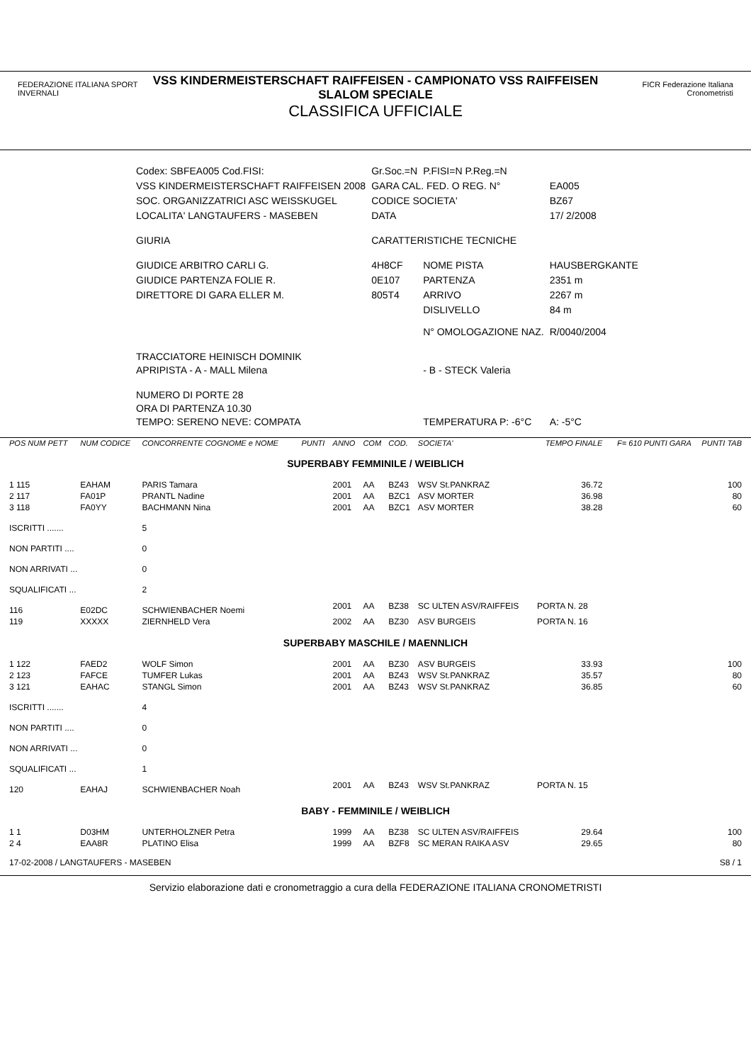FEDERAZIONE ITALIANA SPORT INVERNALI
VSS KINDERMEISTERSCHAFT RAIFFEISEN - CAMPIONATO VSS RAIFFEISEN
SLALOM SPECIALE
CLASSIFICA UFFICIALE
FICR Federazione Italiana Cronometristi
| Codex: SBFEA005 Cod.FISI: | Gr.Soc.=N | P.FISI=N P.Reg.=N | |
| VSS KINDERMEISTERSCHAFT RAIFFEISEN 2008 | GARA CAL. FED. O REG. N° | | EA005 |
| SOC. ORGANIZZATRICI ASC WEISSKUGEL | CODICE SOCIETA' | | BZ67 |
| LOCALITA' LANGTAUFERS - MASEBEN | DATA | | 17/ 2/2008 |
| GIURIA | CARATTERISTICHE TECNICHE | | |
| GIUDICE ARBITRO CARLI G. | 4H8CF | NOME PISTA | HAUSBERGKANTE |
| GIUDICE PARTENZA FOLIE R. | 0E107 | PARTENZA | 2351 m |
| DIRETTORE DI GARA ELLER M. | 805T4 | ARRIVO | 2267 m |
| | | DISLIVELLO | 84 m |
| | | N° OMOLOGAZIONE NAZ. | R/0040/2004 |
| TRACCIATORE HEINISCH DOMINIK APRIPISTA - A - MALL Milena | | - B - STECK Valeria | |
| NUMERO DI PORTE 28 ORA DI PARTENZA 10.30 TEMPO: SERENO NEVE: COMPATA | | TEMPERATURA P: -6°C | A: -5°C |
| POS NUM PETT | NUM CODICE | CONCORRENTE COGNOME e NOME | PUNTI | ANNO | COM | COD. | SOCIETA' | TEMPO FINALE | F= 610 PUNTI GARA | PUNTI TAB |
| --- | --- | --- | --- | --- | --- | --- | --- | --- | --- | --- |
| SUPERBABY FEMMINILE / WEIBLICH | | | | | | | | | | |
| 1 115 | EAHAM | PARIS Tamara | | 2001 | AA | BZ43 | WSV St.PANKRAZ | 36.72 | | 100 |
| 2 117 | FA01P | PRANTL Nadine | | 2001 | AA | BZC1 | ASV MORTER | 36.98 | | 80 |
| 3 118 | FA0YY | BACHMANN Nina | | 2001 | AA | BZC1 | ASV MORTER | 38.28 | | 60 |
| ISCRITTI ....... | | 5 | | | | | | | | |
| NON PARTITI .... | | 0 | | | | | | | | |
| NON ARRIVATI ... | | 0 | | | | | | | | |
| SQUALIFICATI ... | | 2 | | | | | | | | |
| 116 | E02DC | SCHWIENBACHER Noemi | | 2001 | AA | BZ38 | SC ULTEN ASV/RAIFFEIS | PORTA N. 28 | | |
| 119 | XXXXX | ZIERNHELD Vera | | 2002 | AA | BZ30 | ASV BURGEIS | PORTA N. 16 | | |
| SUPERBABY MASCHILE / MAENNLICH | | | | | | | | | | |
| 1 122 | FAED2 | WOLF Simon | | 2001 | AA | BZ30 | ASV BURGEIS | 33.93 | | 100 |
| 2 123 | FAFCE | TUMFER Lukas | | 2001 | AA | BZ43 | WSV St.PANKRAZ | 35.57 | | 80 |
| 3 121 | EAHAC | STANGL Simon | | 2001 | AA | BZ43 | WSV St.PANKRAZ | 36.85 | | 60 |
| ISCRITTI ....... | | 4 | | | | | | | | |
| NON PARTITI .... | | 0 | | | | | | | | |
| NON ARRIVATI ... | | 0 | | | | | | | | |
| SQUALIFICATI ... | | 1 | | | | | | | | |
| 120 | EAHAJ | SCHWIENBACHER Noah | | 2001 | AA | BZ43 | WSV St.PANKRAZ | PORTA N. 15 | | |
| BABY - FEMMINILE / WEIBLICH | | | | | | | | | | |
| 1 1 | D03HM | UNTERHOLZNER Petra | | 1999 | AA | BZ38 | SC ULTEN ASV/RAIFFEIS | 29.64 | | 100 |
| 2 4 | EAA8R | PLATINO Elisa | | 1999 | AA | BZF8 | SC MERAN RAIKA ASV | 29.65 | | 80 |
| 17-02-2008 / LANGTAUFERS - MASEBEN | | | | | | | | | | S8 / 1 |
Servizio elaborazione dati e cronometraggio a cura della FEDERAZIONE ITALIANA CRONOMETRISTI